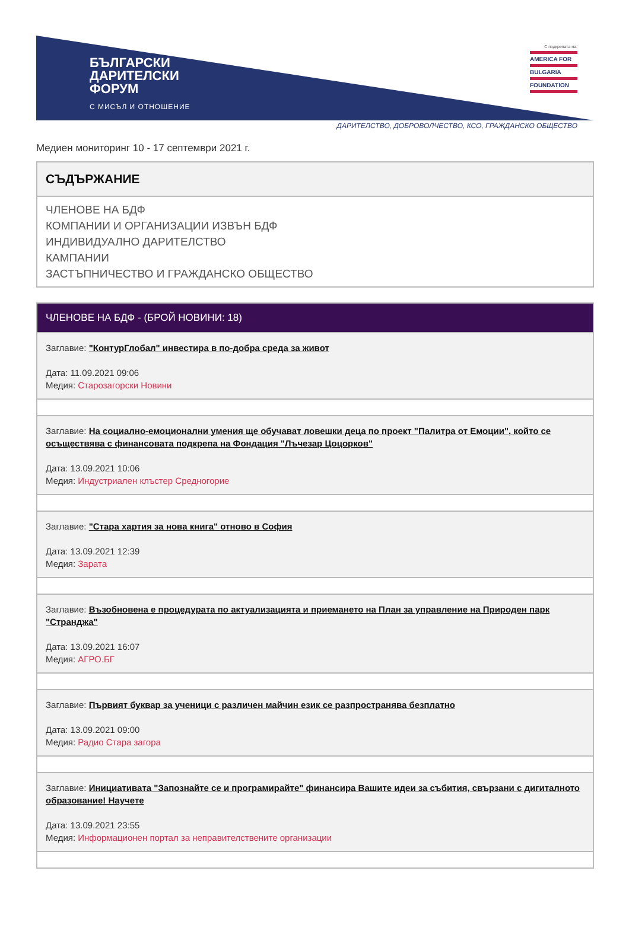БЪЛГАРСКИ
ДАРИТЕЛСКИ
ФОРУМ
С МИСЪЛ И ОТНОШЕНИЕ
С подкрепата на:
AMERICA FOR
BULGARIA
FOUNDATION
ДАРИТЕЛСТВО, ДОБРОВОЛЧЕСТВО, КСО, ГРАЖДАНСКО ОБЩЕСТВО
Медиен мониторинг 10 - 17 септември 2021 г.
СЪДЪРЖАНИЕ
ЧЛЕНОВЕ НА БДФ
КОМПАНИИ И ОРГАНИЗАЦИИ ИЗВЪН БДФ
ИНДИВИДУАЛНО ДАРИТЕЛСТВО
КАМПАНИИ
ЗАСТЪПНИЧЕСТВО И ГРАЖДАНСКО ОБЩЕСТВО
ЧЛЕНОВЕ НА БДФ - (БРОЙ НОВИНИ: 18)
Заглавие: "КонтурГлобал" инвестира в по-добра среда за живот
Дата: 11.09.2021 09:06
Медия: Старозагорски Новини
Заглавие: На социално-емоционални умения ще обучават ловешки деца по проект "Палитра от Емоции", който се осъществява с финансовата подкрепа на Фондация "Лъчезар Цоцорков"
Дата: 13.09.2021 10:06
Медия: Индустриален клъстер Средногорие
Заглавие: "Стара хартия за нова книга" отново в София
Дата: 13.09.2021 12:39
Медия: Зарата
Заглавие: Възобновена е процедурата по актуализацията и приемането на План за управление на Природен парк "Странджа"
Дата: 13.09.2021 16:07
Медия: АГРО.БГ
Заглавие: Първият буквар за ученици с различен майчин език се разпространява безплатно
Дата: 13.09.2021 09:00
Медия: Радио Стара загора
Заглавие: Инициативата "Запознайте се и програмирайте" финансира Вашите идеи за събития, свързани с дигиталното образование! Научете
Дата: 13.09.2021 23:55
Медия: Информационен портал за неправителствените организации